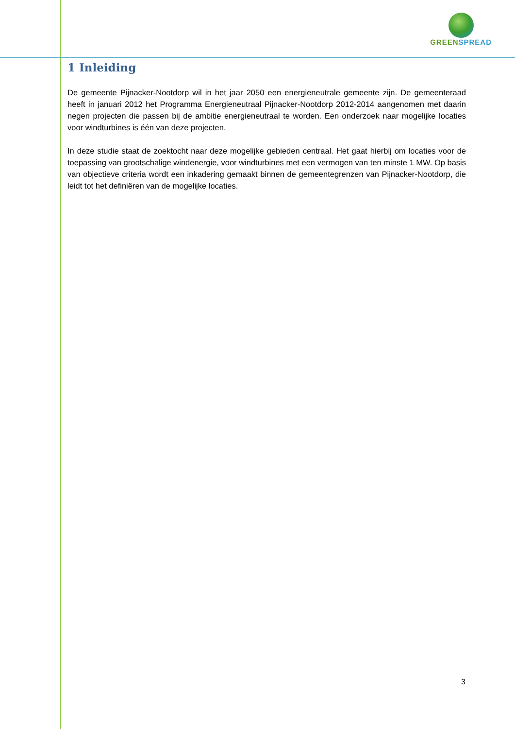GREEN SPREAD
1 Inleiding
De gemeente Pijnacker-Nootdorp wil in het jaar 2050 een energieneutrale gemeente zijn. De gemeenteraad heeft in januari 2012 het Programma Energieneutraal Pijnacker-Nootdorp 2012-2014 aangenomen met daarin negen projecten die passen bij de ambitie energieneutraal te worden. Een onderzoek naar mogelijke locaties voor windturbines is één van deze projecten.
In deze studie staat de zoektocht naar deze mogelijke gebieden centraal. Het gaat hierbij om locaties voor de toepassing van grootschalige windenergie, voor windturbines met een vermogen van ten minste 1 MW. Op basis van objectieve criteria wordt een inkadering gemaakt binnen de gemeentegrenzen van Pijnacker-Nootdorp, die leidt tot het definiëren van de mogelijke locaties.
3